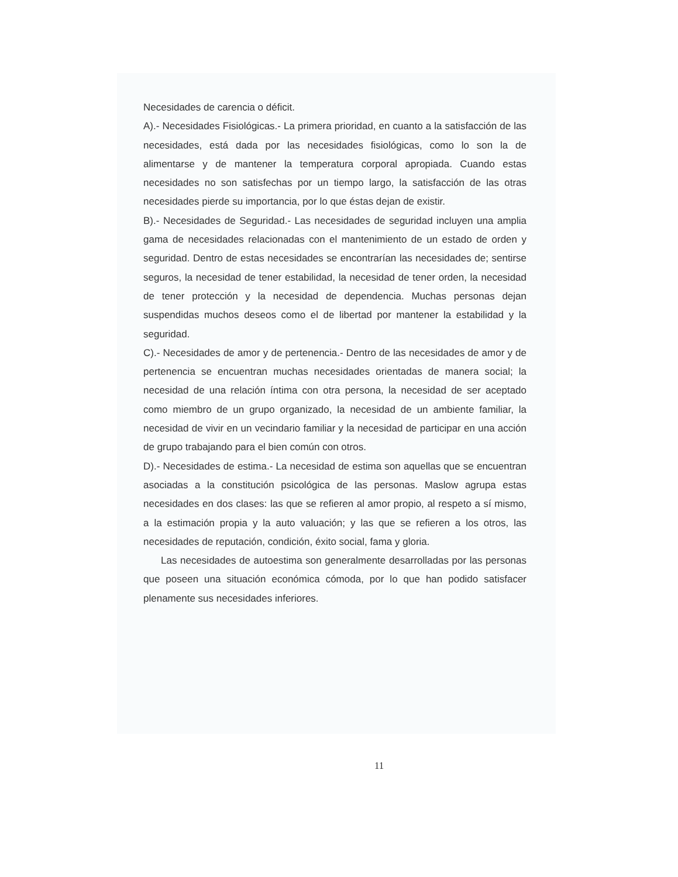Necesidades de carencia o déficit.
A).- Necesidades Fisiológicas.- La primera prioridad, en cuanto a la satisfacción de las necesidades, está dada por las necesidades fisiológicas, como lo son la de alimentarse y de mantener la temperatura corporal apropiada. Cuando estas necesidades no son satisfechas por un tiempo largo, la satisfacción de las otras necesidades pierde su importancia, por lo que éstas dejan de existir.
B).- Necesidades de Seguridad.- Las necesidades de seguridad incluyen una amplia gama de necesidades relacionadas con el mantenimiento de un estado de orden y seguridad. Dentro de estas necesidades se encontrarían las necesidades de; sentirse seguros, la necesidad de tener estabilidad, la necesidad de tener orden, la necesidad de tener protección y la necesidad de dependencia. Muchas personas dejan suspendidas muchos deseos como el de libertad por mantener la estabilidad y la seguridad.
C).- Necesidades de amor y de pertenencia.- Dentro de las necesidades de amor y de pertenencia se encuentran muchas necesidades orientadas de manera social; la necesidad de una relación íntima con otra persona, la necesidad de ser aceptado como miembro de un grupo organizado, la necesidad de un ambiente familiar, la necesidad de vivir en un vecindario familiar y la necesidad de participar en una acción de grupo trabajando para el bien común con otros.
D).- Necesidades de estima.- La necesidad de estima son aquellas que se encuentran asociadas a la constitución psicológica de las personas. Maslow agrupa estas necesidades en dos clases: las que se refieren al amor propio, al respeto a sí mismo, a la estimación propia y la auto valuación; y las que se refieren a los otros, las necesidades de reputación, condición, éxito social, fama y gloria.
Las necesidades de autoestima son generalmente desarrolladas por las personas que poseen una situación económica cómoda, por lo que han podido satisfacer plenamente sus necesidades inferiores.
11